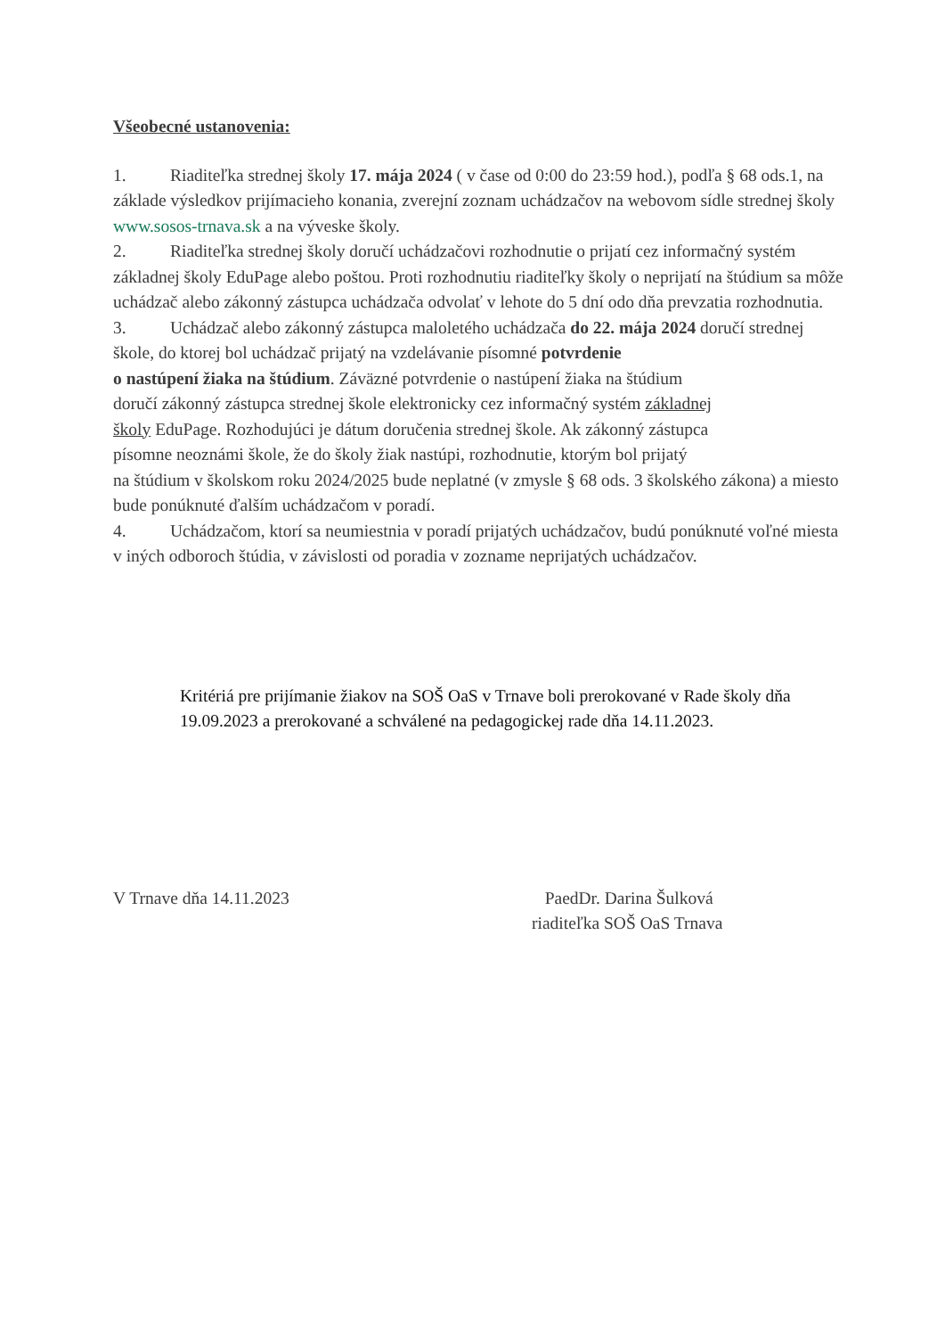Všeobecné ustanovenia:
1. Riaditeľka strednej školy 17. mája 2024 ( v čase od 0:00 do 23:59 hod.), podľa § 68 ods.1, na základe výsledkov prijímacieho konania, zverejní zoznam uchádzačov na webovom sídle strednej školy www.sosos-trnava.sk a na výveske školy.
2. Riaditeľka strednej školy doručí uchádzačovi rozhodnutie o prijatí cez informačný systém základnej školy EduPage alebo poštou. Proti rozhodnutiu riaditeľky školy o neprijatí na štúdium sa môže uchádzač alebo zákonný zástupca uchádzača odvolať v lehote do 5 dní odo dňa prevzatia rozhodnutia.
3. Uchádzač alebo zákonný zástupca maloletého uchádzača do 22. mája 2024 doručí strednej škole, do ktorej bol uchádzač prijatý na vzdelávanie písomné potvrdenie
o nastúpení žiaka na štúdium. Záväzné potvrdenie o nastúpení žiaka na štúdium
doručí zákonný zástupca strednej škole elektronicky cez informačný systém základnej
školy EduPage. Rozhodujúci je dátum doručenia strednej škole. Ak zákonný zástupca
písomne neoznámi škole, že do školy žiak nastúpi, rozhodnutie, ktorým bol prijatý
na štúdium v školskom roku 2024/2025 bude neplatné (v zmysle § 68 ods. 3 školského zákona) a miesto bude ponúknuté ďalším uchádzačom v poradí.
4. Uchádzačom, ktorí sa neumiestnia v poradí prijatých uchádzačov, budú ponúknuté voľné miesta v iných odboroch štúdia, v závislosti od poradia v zozname neprijatých uchádzačov.
Kritériá pre prijímanie žiakov na SOŠ OaS v Trnave boli prerokované v Rade školy dňa 19.09.2023 a prerokované a schválené na pedagogickej rade dňa 14.11.2023.
V Trnave dňa 14.11.2023 PaedDr. Darina Šulková
riaditeľka SOŠ OaS Trnava